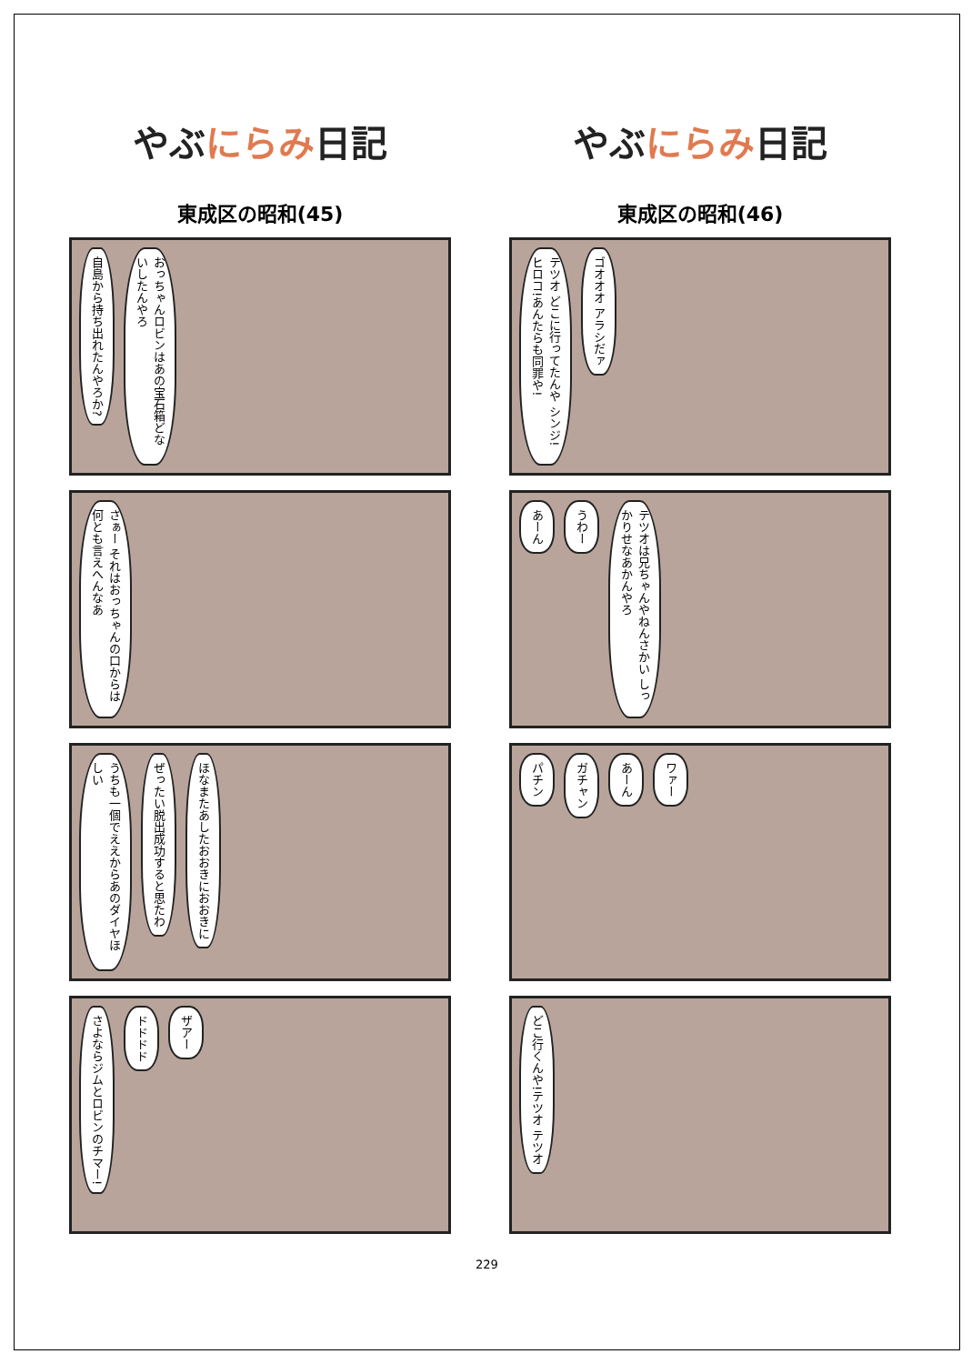やぶにらみ日記
東成区の昭和(45)
自島から持ち出れたんやろか?
おっちゃんロビンはあの宝石箱どないしたんやろ
さぁー それはおっちゃんの口からは何とも言えへんなあ
うちも一個でええからあのダイヤほしい
ぜったい脱出成功すると思たわ
ほなまたあしたおおきにおおきに
さよならジムとロビンのチマー!
ドドドド
ザアー
やぶにらみ日記
東成区の昭和(46)
テツオ どこに行ってたんや シンジ!ヒロコ!あんたらも同罪や!
ゴオオオ アラシだァ
あーん
うわー
テツオは兄ちゃんやねんさかい しっかりせなあかんやろ
パチン
ガチャン
あーん
ワァー
どこ行くんや!テツオ テツオ
229